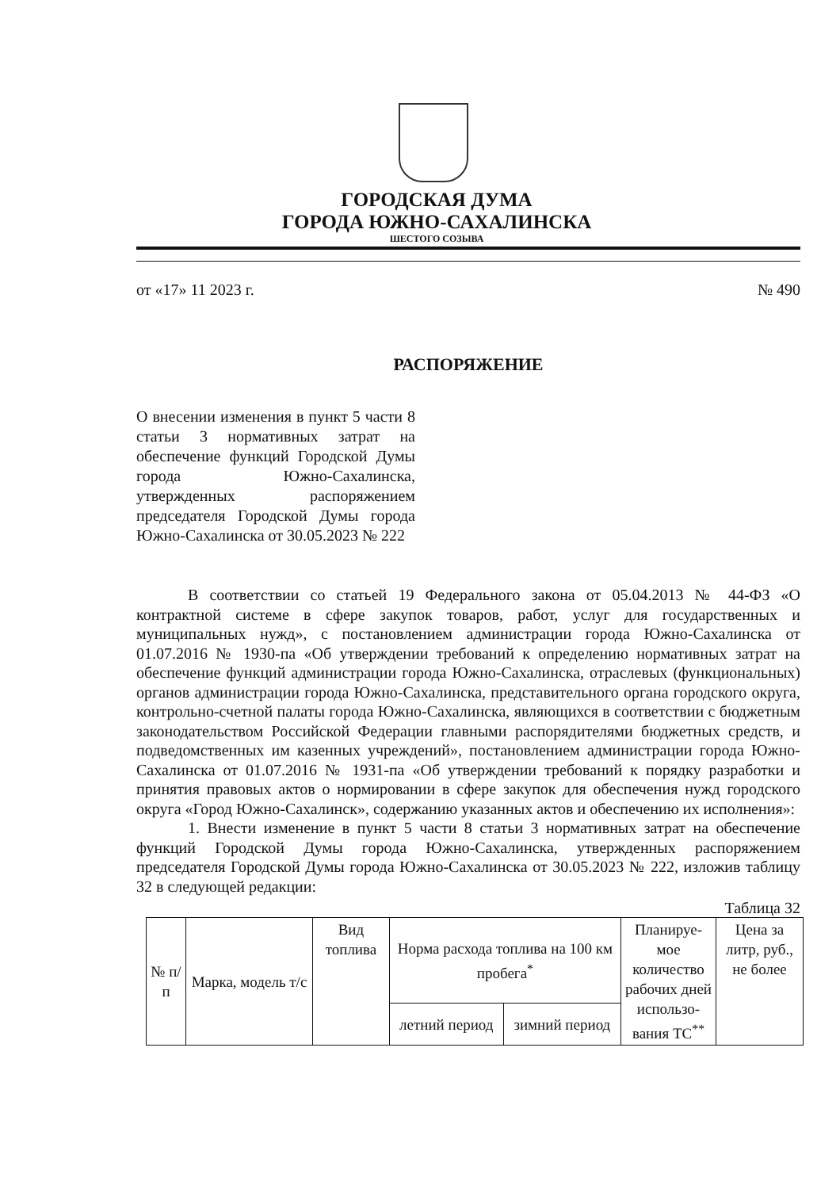ГОРОДСКАЯ ДУМА
ГОРОДА ЮЖНО-САХАЛИНСКА
ШЕСТОГО СОЗЫВА
от «17» 11 2023 г. № 490
РАСПОРЯЖЕНИЕ
О внесении изменения в пункт 5 части 8 статьи 3 нормативных затрат на обеспечение функций Городской Думы города Южно-Сахалинска, утвержденных распоряжением председателя Городской Думы города Южно-Сахалинска от 30.05.2023 № 222
В соответствии со статьей 19 Федерального закона от 05.04.2013 № 44-ФЗ «О контрактной системе в сфере закупок товаров, работ, услуг для государственных и муниципальных нужд», с постановлением администрации города Южно-Сахалинска от 01.07.2016 № 1930-па «Об утверждении требований к определению нормативных затрат на обеспечение функций администрации города Южно-Сахалинска, отраслевых (функциональных) органов администрации города Южно-Сахалинска, представительного органа городского округа, контрольно-счетной палаты города Южно-Сахалинска, являющихся в соответствии с бюджетным законодательством Российской Федерации главными распорядителями бюджетных средств, и подведомственных им казенных учреждений», постановлением администрации города Южно-Сахалинска от 01.07.2016 № 1931-па «Об утверждении требований к порядку разработки и принятия правовых актов о нормировании в сфере закупок для обеспечения нужд городского округа «Город Южно-Сахалинск», содержанию указанных актов и обеспечению их исполнения»:
1. Внести изменение в пункт 5 части 8 статьи 3 нормативных затрат на обеспечение функций Городской Думы города Южно-Сахалинска, утвержденных распоряжением председателя Городской Думы города Южно-Сахалинска от 30.05.2023 № 222, изложив таблицу 32 в следующей редакции:
Таблица 32
| № п/п | Марка, модель т/с | Вид топлива | Норма расхода топлива на 100 км пробега<sup>*</sup> | | Планируе-мое количество рабочих дней использо-вания ТС<sup>**</sup> | Цена за литр, руб., не более |
| --- | --- | --- | --- | --- | --- | --- |
| | | | летний период | зимний период | | |